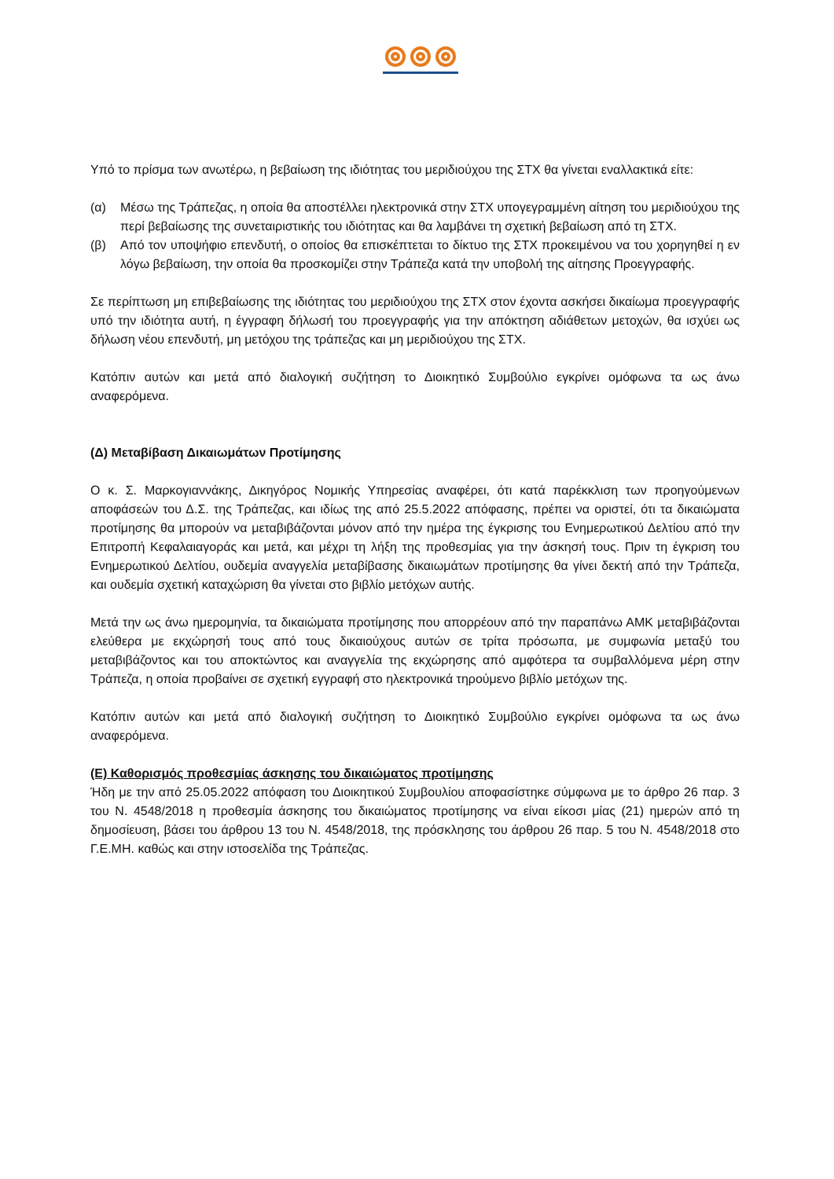Υπό το πρίσμα των ανωτέρω, η βεβαίωση της ιδιότητας του μεριδιούχου της ΣΤΧ θα γίνεται εναλλακτικά είτε:
(α) Μέσω της Τράπεζας, η οποία θα αποστέλλει ηλεκτρονικά στην ΣΤΧ υπογεγραμμένη αίτηση του μεριδιούχου της περί βεβαίωσης της συνεταιριστικής του ιδιότητας και θα λαμβάνει τη σχετική βεβαίωση από τη ΣΤΧ.
(β) Από τον υποψήφιο επενδυτή, ο οποίος θα επισκέπτεται το δίκτυο της ΣΤΧ προκειμένου να του χορηγηθεί η εν λόγω βεβαίωση, την οποία θα προσκομίζει στην Τράπεζα κατά την υποβολή της αίτησης Προεγγραφής.
Σε περίπτωση μη επιβεβαίωσης της ιδιότητας του μεριδιούχου της ΣΤΧ στον έχοντα ασκήσει δικαίωμα προεγγραφής υπό την ιδιότητα αυτή, η έγγραφη δήλωσή του προεγγραφής για την απόκτηση αδιάθετων μετοχών, θα ισχύει ως δήλωση νέου επενδυτή, μη μετόχου της τράπεζας και μη μεριδιούχου της ΣΤΧ.
Κατόπιν αυτών και μετά από διαλογική συζήτηση το Διοικητικό Συμβούλιο εγκρίνει ομόφωνα τα ως άνω αναφερόμενα.
(Δ) Μεταβίβαση Δικαιωμάτων Προτίμησης
Ο κ. Σ. Μαρκογιαννάκης, Δικηγόρος Νομικής Υπηρεσίας αναφέρει, ότι κατά παρέκκλιση των προηγούμενων αποφάσεών του Δ.Σ. της Τράπεζας, και ιδίως της από 25.5.2022 απόφασης, πρέπει να οριστεί, ότι τα δικαιώματα προτίμησης θα μπορούν να μεταβιβάζονται μόνον από την ημέρα της έγκρισης του Ενημερωτικού Δελτίου από την Επιτροπή Κεφαλαιαγοράς και μετά, και μέχρι τη λήξη της προθεσμίας για την άσκησή τους. Πριν τη έγκριση του Ενημερωτικού Δελτίου, ουδεμία αναγγελία μεταβίβασης δικαιωμάτων προτίμησης θα γίνει δεκτή από την Τράπεζα, και ουδεμία σχετική καταχώριση θα γίνεται στο βιβλίο μετόχων αυτής.
Μετά την ως άνω ημερομηνία, τα δικαιώματα προτίμησης που απορρέουν από την παραπάνω ΑΜΚ μεταβιβάζονται ελεύθερα με εκχώρησή τους από τους δικαιούχους αυτών σε τρίτα πρόσωπα, με συμφωνία μεταξύ του μεταβιβάζοντος και του αποκτώντος και αναγγελία της εκχώρησης από αμφότερα τα συμβαλλόμενα μέρη στην Τράπεζα, η οποία προβαίνει σε σχετική εγγραφή στο ηλεκτρονικά τηρούμενο βιβλίο μετόχων της.
Κατόπιν αυτών και μετά από διαλογική συζήτηση το Διοικητικό Συμβούλιο εγκρίνει ομόφωνα τα ως άνω αναφερόμενα.
(Ε) Καθορισμός προθεσμίας άσκησης του δικαιώματος προτίμησης
Ήδη με την από 25.05.2022 απόφαση του Διοικητικού Συμβουλίου αποφασίστηκε σύμφωνα με το άρθρο 26 παρ. 3 του Ν. 4548/2018 η προθεσμία άσκησης του δικαιώματος προτίμησης να είναι είκοσι μίας (21) ημερών από τη δημοσίευση, βάσει του άρθρου 13 του Ν. 4548/2018, της πρόσκλησης του άρθρου 26 παρ. 5 του Ν. 4548/2018 στο Γ.Ε.ΜΗ. καθώς και στην ιστοσελίδα της Τράπεζας.